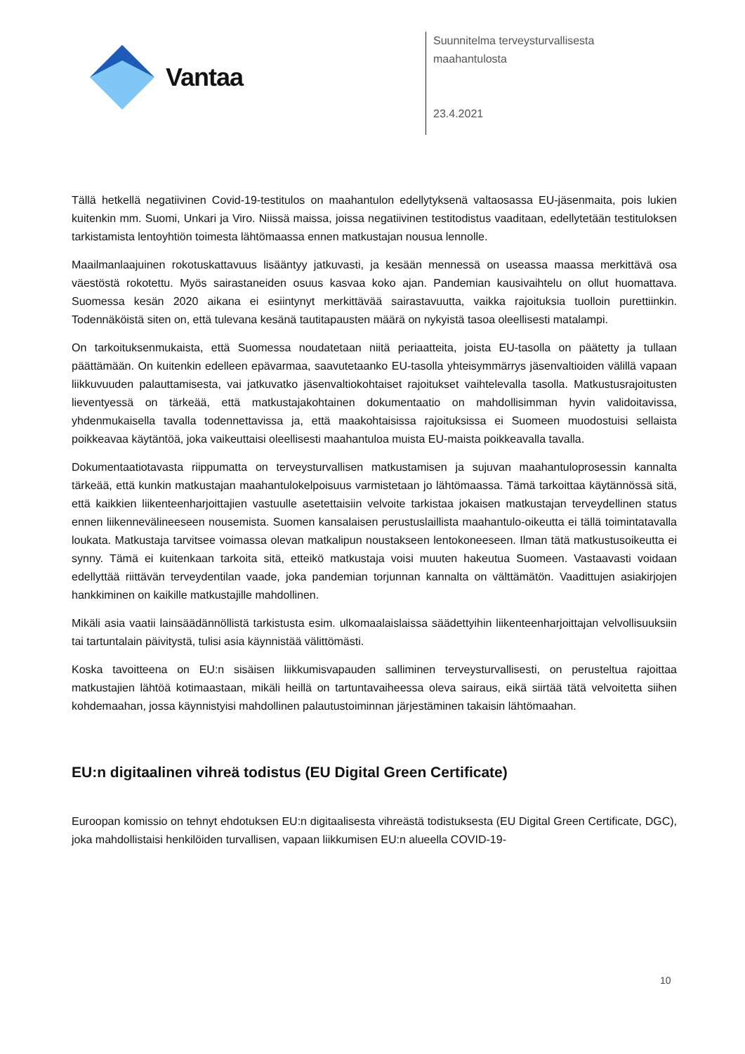Vantaa
Suunnitelma terveysturvallisesta
maahantulosta
23.4.2021
Tällä hetkellä negatiivinen Covid-19-testitulos on maahantulon edellytyksenä valtaosassa EU-jäsenmaita, pois lukien kuitenkin mm. Suomi, Unkari ja Viro. Niissä maissa, joissa negatiivinen testitodistus vaaditaan, edellytetään testituloksen tarkistamista lentoyhtiön toimesta lähtömaassa ennen matkustajan nousua lennolle.
Maailmanlaajuinen rokotuskattavuus lisääntyy jatkuvasti, ja kesään mennessä on useassa maassa merkittävä osa väestöstä rokotettu. Myös sairastaneiden osuus kasvaa koko ajan. Pandemian kausivaihtelu on ollut huomattava. Suomessa kesän 2020 aikana ei esiintynyt merkittävää sairastavuutta, vaikka rajoituksia tuolloin purettiinkin. Todennäköistä siten on, että tulevana kesänä tautitapausten määrä on nykyistä tasoa oleellisesti matalampi.
On tarkoituksenmukaista, että Suomessa noudatetaan niitä periaatteita, joista EU-tasolla on päätetty ja tullaan päättämään. On kuitenkin edelleen epävarmaa, saavutetaanko EU-tasolla yhteisymmärrys jäsenvaltioiden välillä vapaan liikkuvuuden palauttamisesta, vai jatkuvatko jäsenvaltiokohtaiset rajoitukset vaihtelevalla tasolla. Matkustusrajoitusten lieventyessä on tärkeää, että matkustajakohtainen dokumentaatio on mahdollisimman hyvin validoitavissa, yhdenmukaisella tavalla todennettavissa ja, että maakohtaisissa rajoituksissa ei Suomeen muodostuisi sellaista poikkeavaa käytäntöä, joka vaikeuttaisi oleellisesti maahantuloa muista EU-maista poikkeavalla tavalla.
Dokumentaatiotavasta riippumatta on terveysturvallisen matkustamisen ja sujuvan maahantuloprosessin kannalta tärkeää, että kunkin matkustajan maahantulokelpoisuus varmistetaan jo lähtömaassa. Tämä tarkoittaa käytännössä sitä, että kaikkien liikenteenharjoittajien vastuulle asetettaisiin velvoite tarkistaa jokaisen matkustajan terveydellinen status ennen liikennevälineeseen nousemista. Suomen kansalaisen perustuslaillista maahantulo-oikeutta ei tällä toimintatavalla loukata. Matkustaja tarvitsee voimassa olevan matkalipun noustakseen lentokoneeseen. Ilman tätä matkustusoikeutta ei synny. Tämä ei kuitenkaan tarkoita sitä, etteikö matkustaja voisi muuten hakeutua Suomeen. Vastaavasti voidaan edellyttää riittävän terveydentilan vaade, joka pandemian torjunnan kannalta on välttämätön. Vaadittujen asiakirjojen hankkiminen on kaikille matkustajille mahdollinen.
Mikäli asia vaatii lainsäädännöllistä tarkistusta esim. ulkomaalaislaissa säädettyihin liikenteenharjoittajan velvollisuuksiin tai tartuntalain päivitystä, tulisi asia käynnistää välittömästi.
Koska tavoitteena on EU:n sisäisen liikkumisvapauden salliminen terveysturvallisesti, on perusteltua rajoittaa matkustajien lähtöä kotimaastaan, mikäli heillä on tartuntavaiheessa oleva sairaus, eikä siirtää tätä velvoitetta siihen kohdemaahan, jossa käynnistyisi mahdollinen palautustoiminnan järjestäminen takaisin lähtömaahan.
EU:n digitaalinen vihreä todistus (EU Digital Green Certificate)
Euroopan komissio on tehnyt ehdotuksen EU:n digitaalisesta vihreästä todistuksesta (EU Digital Green Certificate, DGC), joka mahdollistaisi henkilöiden turvallisen, vapaan liikkumisen EU:n alueella COVID-19-
10